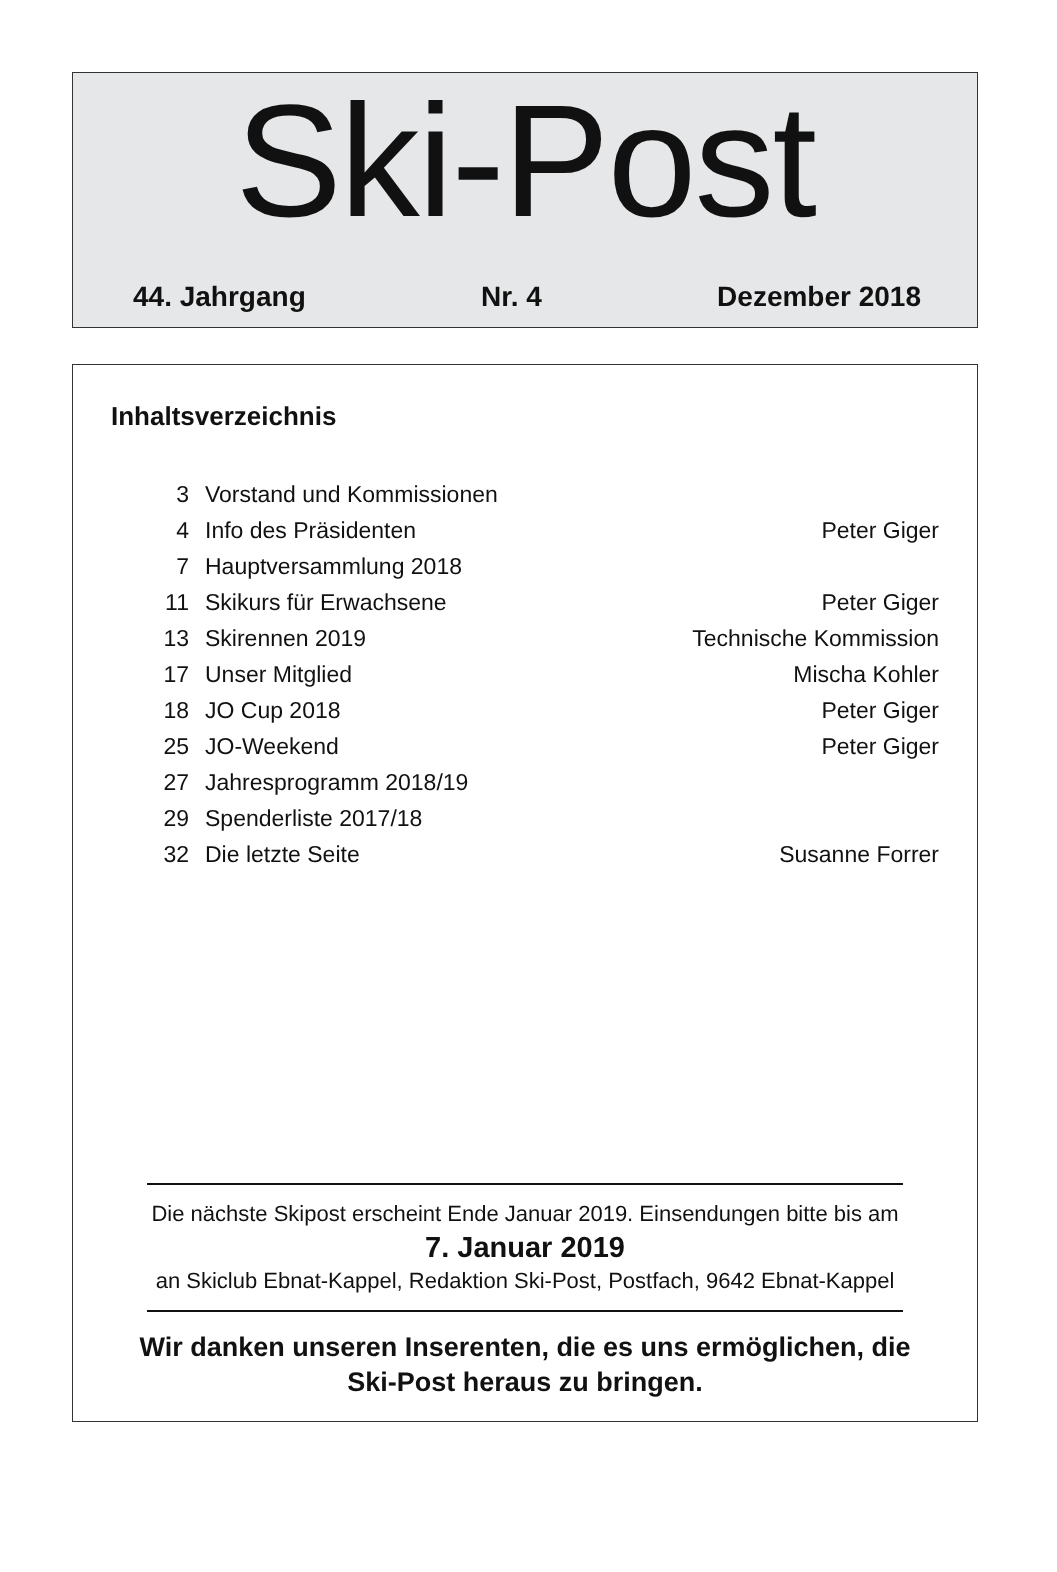Ski-Post
44. Jahrgang Nr. 4 Dezember 2018
Inhaltsverzeichnis
| 3 | Vorstand und Kommissionen | |
| 4 | Info des Präsidenten | Peter Giger |
| 7 | Hauptversammlung 2018 | |
| 11 | Skikurs für Erwachsene | Peter Giger |
| 13 | Skirennen 2019 | Technische Kommission |
| 17 | Unser Mitglied | Mischa Kohler |
| 18 | JO Cup 2018 | Peter Giger |
| 25 | JO-Weekend | Peter Giger |
| 27 | Jahresprogramm 2018/19 | |
| 29 | Spenderliste 2017/18 | |
| 32 | Die letzte Seite | Susanne Forrer |
Die nächste Skipost erscheint Ende Januar 2019. Einsendungen bitte bis am
7. Januar 2019
an Skiclub Ebnat-Kappel, Redaktion Ski-Post, Postfach, 9642 Ebnat-Kappel
Wir danken unseren Inserenten, die es uns ermöglichen, die
Ski-Post heraus zu bringen.